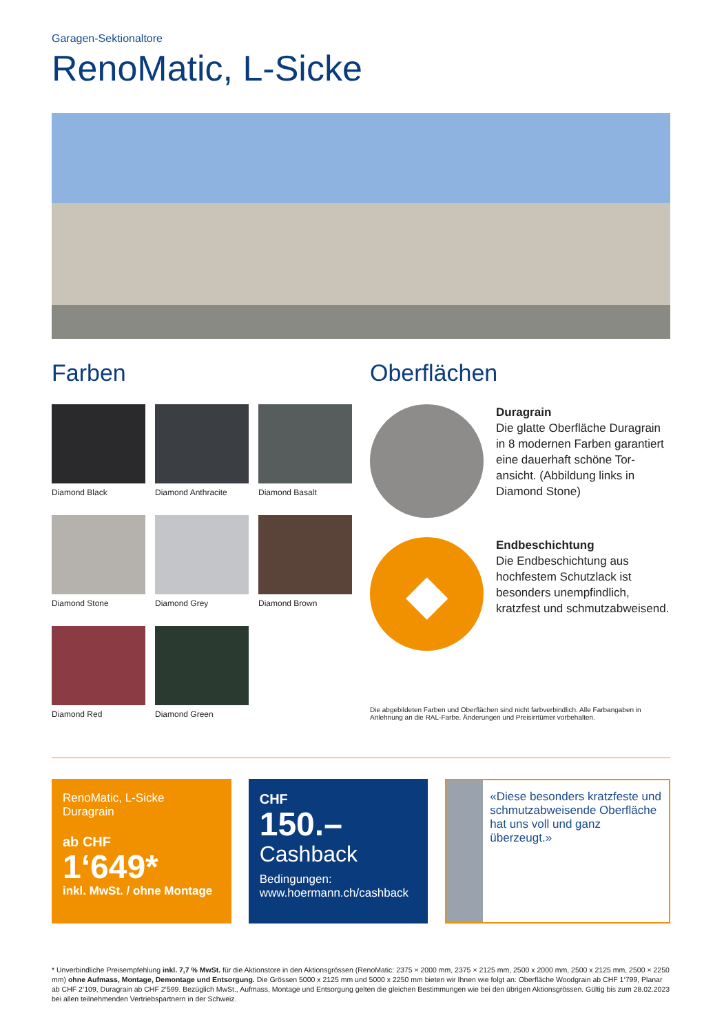Garagen-Sektionaltore
RenoMatic, L-Sicke
Farben
Diamond Black
Diamond Anthracite
Diamond Basalt
Diamond Stone
Diamond Grey
Diamond Brown
Diamond Red
Diamond Green
Oberflächen
Duragrain
Die glatte Oberfläche Duragrain in 8 modernen Farben garantiert eine dauerhaft schöne Tor­ansicht. (Abbildung links in Diamond Stone)
◆
Endbeschichtung
Die Endbeschichtung aus hochfestem Schutzlack ist besonders unempfindlich, kratzfest und schmutz­abweisend.
Die abgebildeten Farben und Oberflächen sind nicht farbverbindlich. Alle Farbangaben in Anlehnung an die RAL-Farbe. Änderungen und Preisirrtümer vorbehalten.
RenoMatic, L-Sicke
Duragrain
ab CHF
1‘649*
inkl. MwSt. / ohne Montage
CHF
150.–
Cashback
Bedingungen:
www.hoermann.ch/cashback
«Diese beson­ders kratzfeste und schmutz­abweisende Oberfläche hat uns voll und ganz überzeugt.»
* Unverbindliche Preisempfehlung inkl. 7,7 % MwSt. für die Aktionstore in den Aktionsgrössen (RenoMatic: 2375 × 2000 mm, 2375 × 2125 mm, 2500 x 2000 mm, 2500 x 2125 mm, 2500 × 2250 mm) ohne Aufmass, Montage, Demontage und Entsorgung. Die Grössen 5000 x 2125 mm und 5000 x 2250 mm bieten wir Ihnen wie folgt an: Oberfläche Woodgrain ab CHF 1‘799, Planar ab CHF 2‘109, Duragrain ab CHF 2‘599. Bezüglich MwSt., Aufmass, Montage und Entsorgung gelten die gleichen Bestimmungen wie bei den übrigen Aktionsgrössen. Gültig bis zum 28.02.2023 bei allen teilnehmenden Vertriebspartnern in der Schweiz.